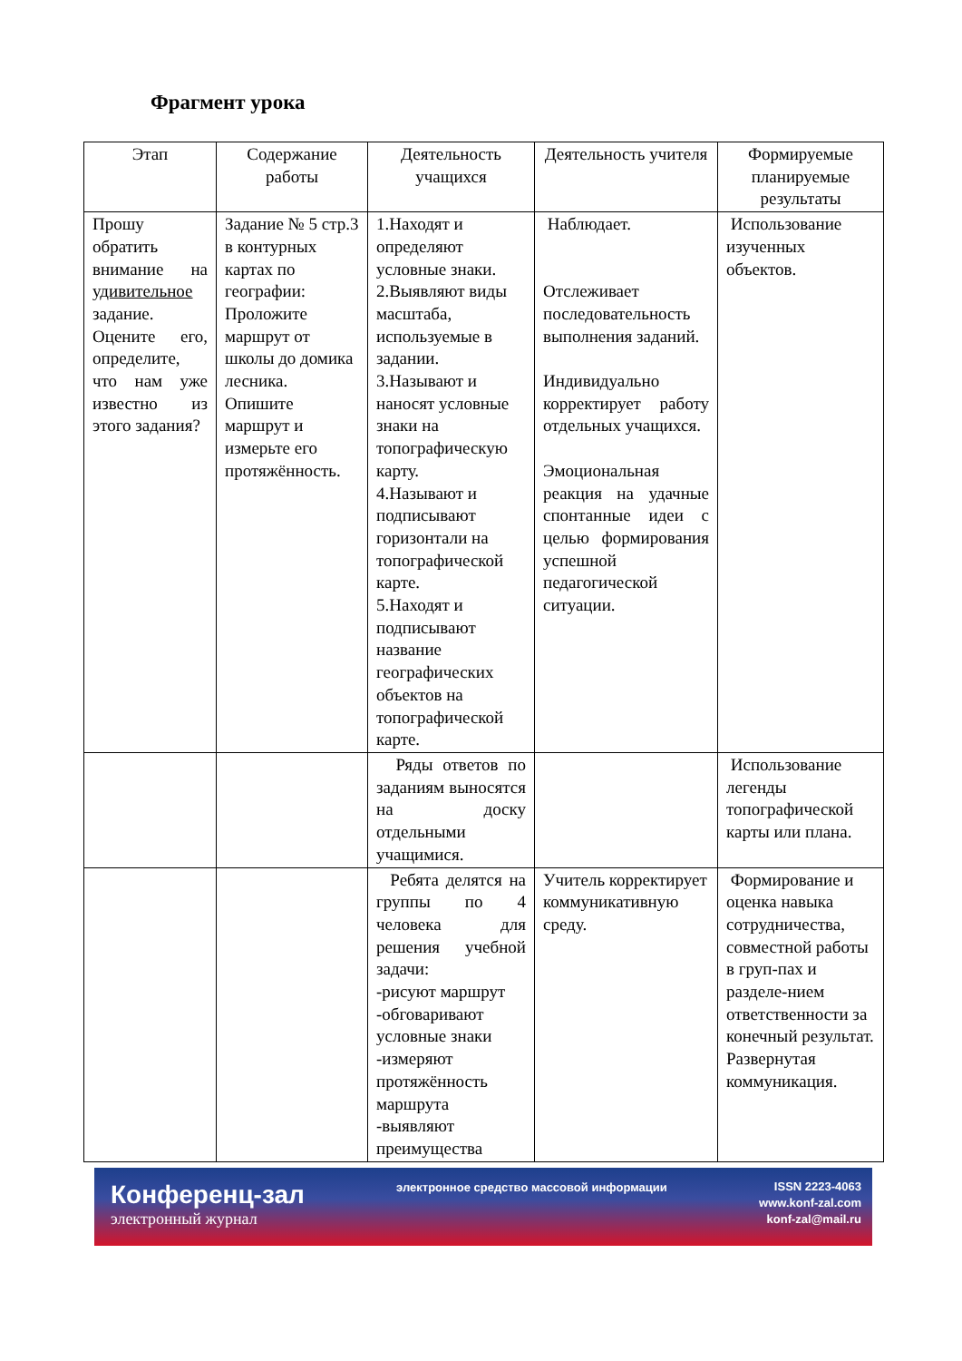Фрагмент урока
| Этап | Содержание работы | Деятельность учащихся | Деятельность учителя | Формируемые планируемые результаты |
| --- | --- | --- | --- | --- |
| Прошу обратить внимание на удивительное задание. Оцените его, определите, что нам уже известно из этого задания? | Задание № 5 стр.3 в контурных картах по географии: Проложите маршрут от школы до домика лесника. Опишите маршрут и измерьте его протяжённость. | 1.Находят и определяют условные знаки. 2.Выявляют виды масштаба, используемые в задании. 3.Называют и наносят условные знаки на топографическую карту. 4.Называют и подписывают горизонтали на топографической карте. 5.Находят и подписывают название географических объектов на топографической карте. | Наблюдает. Отслеживает последовательность выполнения заданий. Индивидуально корректирует работу отдельных учащихся. Эмоциональная реакция на удачные спонтанные идеи с целью формирования успешной педагогической ситуации. | Использование изученных объектов. |
| | | Ряды ответов по заданиям выносятся на доску отдельными учащимися. | | Использование легенды топографической карты или плана. |
| | | Ребята делятся на группы по 4 человека для решения учебной задачи: -рисуют маршрут -обговаривают условные знаки -измеряют протяжённость маршрута -выявляют преимущества | Учитель корректирует коммуникативную среду. | Формирование и оценка навыка сотрудничества, совместной работы в груп-пах и разделе-нием ответственности за конечный результат. Развернутая коммуникация. |
Конференц-зал
электронный журнал
электронное средство массовой информации
ISSN 2223-4063
www.konf-zal.com
konf-zal@mail.ru